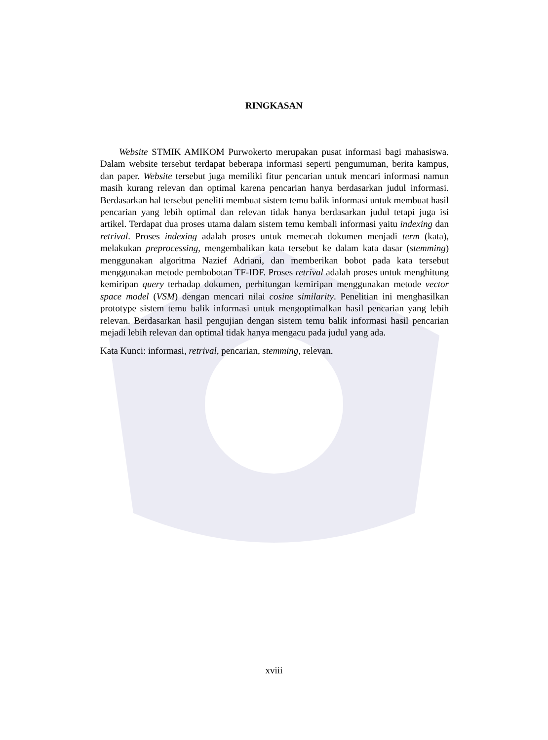RINGKASAN
Website STMIK AMIKOM Purwokerto merupakan pusat informasi bagi mahasiswa. Dalam website tersebut terdapat beberapa informasi seperti pengumuman, berita kampus, dan paper. Website tersebut juga memiliki fitur pencarian untuk mencari informasi namun masih kurang relevan dan optimal karena pencarian hanya berdasarkan judul informasi. Berdasarkan hal tersebut peneliti membuat sistem temu balik informasi untuk membuat hasil pencarian yang lebih optimal dan relevan tidak hanya berdasarkan judul tetapi juga isi artikel. Terdapat dua proses utama dalam sistem temu kembali informasi yaitu indexing dan retrival. Proses indexing adalah proses untuk memecah dokumen menjadi term (kata), melakukan preprocessing, mengembalikan kata tersebut ke dalam kata dasar (stemming) menggunakan algoritma Nazief Adriani, dan memberikan bobot pada kata tersebut menggunakan metode pembobotan TF-IDF. Proses retrival adalah proses untuk menghitung kemiripan query terhadap dokumen, perhitungan kemiripan menggunakan metode vector space model (VSM) dengan mencari nilai cosine similarity. Penelitian ini menghasilkan prototype sistem temu balik informasi untuk mengoptimalkan hasil pencarian yang lebih relevan. Berdasarkan hasil pengujian dengan sistem temu balik informasi hasil pencarian mejadi lebih relevan dan optimal tidak hanya mengacu pada judul yang ada.
Kata Kunci: informasi, retrival, pencarian, stemming, relevan.
xviii